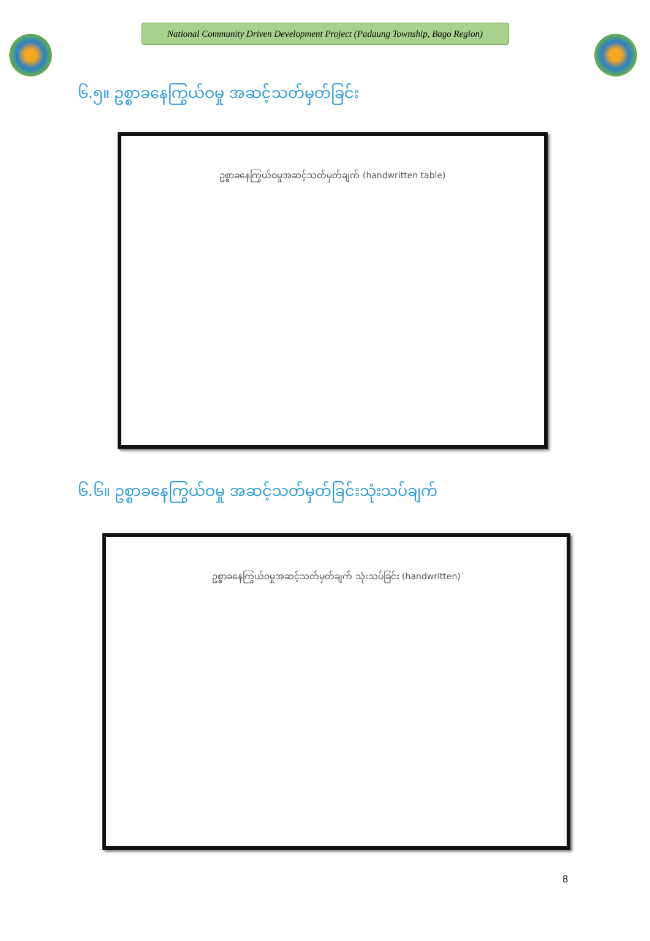National Community Driven Development Project (Padaung Township, Bago Region)
၆.၅။ ဥစ္စာခနေကြွယ်ဝမှု အဆင့်သတ်မှတ်ခြင်း
ဥစ္စာခနေကြွယ်ဝမှုအဆင့်သတ်မှတ်ချက် (handwritten table)
၆.၆။ ဥစ္စာခနေကြွယ်ဝမှု အဆင့်သတ်မှတ်ခြင်းသုံးသပ်ချက်
ဥစ္စာခနေကြွယ်ဝမှုအဆင့်သတ်မှတ်ချက် သုံးသပ်ခြင်း (handwritten)
8